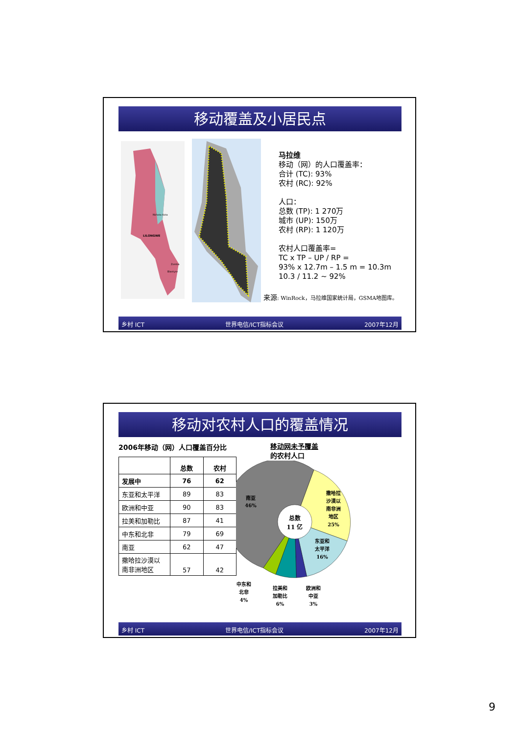移动覆盖及小居民点
Nkhota Kota
LILONGWE
Zomba
Blantyre
马拉维
移动（网）的人口覆盖率：
合计 (TC): 93%
农村 (RC): 92%
人口：
总数 (TP): 1 270万
城市 (UP): 150万
农村 (RP): 1 120万
农村人口覆盖率=
TC x TP – UP / RP =
93% x 12.7m – 1.5 m = 10.3m
10.3 / 11.2 ~ 92%
来源: WinRock，马拉维国家统计局，GSMA地图库。
乡村 ICT 世界电信/ICT指标会议 2007年12月
移动对农村人口的覆盖情况
2006年移动（网）人口覆盖百分比
| | 总数 | 农村 |
| --- | --- | --- |
| 发展中 | 76 | 62 |
| 东亚和太平洋 | 89 | 83 |
| 欧洲和中亚 | 90 | 83 |
| 拉美和加勒比 | 87 | 41 |
| 中东和北非 | 79 | 69 |
| 南亚 | 62 | 47 |
| 撒哈拉沙漠以 南非洲地区 | 57 | 42 |
移动网未予覆盖
的农村人口
总数
11 亿
南亚
46%
撒哈拉
沙漠以
南非洲
地区
25%
东亚和
太平洋
16%
中东和
北非
4%
拉美和
加勒比
6%
欧洲和
中亚
3%
乡村 ICT 世界电信/ICT指标会议 2007年12月
9